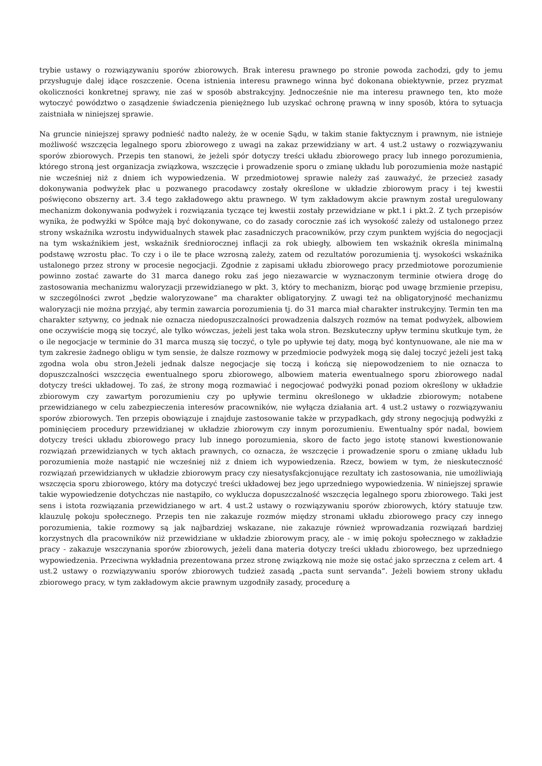trybie ustawy o rozwiązywaniu sporów zbiorowych. Brak interesu prawnego po stronie powoda zachodzi, gdy to jemu przysługuje dalej idące roszczenie. Ocena istnienia interesu prawnego winna być dokonana obiektywnie, przez pryzmat okoliczności konkretnej sprawy, nie zaś w sposób abstrakcyjny. Jednocześnie nie ma interesu prawnego ten, kto może wytoczyć powództwo o zasądzenie świadczenia pieniężnego lub uzyskać ochronę prawną w inny sposób, która to sytuacja zaistniała w niniejszej sprawie.
Na gruncie niniejszej sprawy podnieść nadto należy, że w ocenie Sądu, w takim stanie faktycznym i prawnym, nie istnieje możliwość wszczęcia legalnego sporu zbiorowego z uwagi na zakaz przewidziany w art. 4 ust.2 ustawy o rozwiązywaniu sporów zbiorowych. Przepis ten stanowi, że jeżeli spór dotyczy treści układu zbiorowego pracy lub innego porozumienia, którego stroną jest organizacja związkowa, wszczęcie i prowadzenie sporu o zmianę układu lub porozumienia może nastąpić nie wcześniej niż z dniem ich wypowiedzenia. W przedmiotowej sprawie należy zaś zauważyć, że przecież zasady dokonywania podwyżek płac u pozwanego pracodawcy zostały określone w układzie zbiorowym pracy i tej kwestii poświęcono obszerny art. 3.4 tego zakładowego aktu prawnego. W tym zakładowym akcie prawnym został uregulowany mechanizm dokonywania podwyżek i rozwiązania tyczące tej kwestii zostały przewidziane w pkt.1 i pkt.2. Z tych przepisów wynika, że podwyżki w Spółce mają być dokonywane, co do zasady corocznie zaś ich wysokość zależy od ustalonego przez strony wskaźnika wzrostu indywidualnych stawek płac zasadniczych pracowników, przy czym punktem wyjścia do negocjacji na tym wskaźnikiem jest, wskaźnik średniorocznej inflacji za rok ubiegły, albowiem ten wskaźnik określa minimalną podstawę wzrostu płac. To czy i o ile te płace wzrosną zależy, zatem od rezultatów porozumienia tj. wysokości wskaźnika ustalonego przez strony w procesie negocjacji. Zgodnie z zapisami układu zbiorowego pracy przedmiotowe porozumienie powinno zostać zawarte do 31 marca danego roku zaś jego niezawarcie w wyznaczonym terminie otwiera drogę do zastosowania mechanizmu waloryzacji przewidzianego w pkt. 3, który to mechanizm, biorąc pod uwagę brzmienie przepisu, w szczególności zwrot „będzie waloryzowane” ma charakter obligatoryjny. Z uwagi też na obligatoryjność mechanizmu waloryzacji nie można przyjąć, aby termin zawarcia porozumienia tj. do 31 marca miał charakter instrukcyjny. Termin ten ma charakter sztywny, co jednak nie oznacza niedopuszczalności prowadzenia dalszych rozmów na temat podwyżek, albowiem one oczywiście mogą się toczyć, ale tylko wówczas, jeżeli jest taka wola stron. Bezskuteczny upływ terminu skutkuje tym, że o ile negocjacje w terminie do 31 marca muszą się toczyć, o tyle po upływie tej daty, mogą być kontynuowane, ale nie ma w tym zakresie żadnego obligu w tym sensie, że dalsze rozmowy w przedmiocie podwyżek mogą się dalej toczyć jeżeli jest taką zgodna wola obu stron.Jeżeli jednak dalsze negocjacje się toczą i kończą się niepowodzeniem to nie oznacza to dopuszczalności wszczęcia ewentualnego sporu zbiorowego, albowiem materia ewentualnego sporu zbiorowego nadal dotyczy treści układowej. To zaś, że strony mogą rozmawiać i negocjować podwyżki ponad poziom określony w układzie zbiorowym czy zawartym porozumieniu czy po upływie terminu określonego w układzie zbiorowym; notabene przewidzianego w celu zabezpieczenia interesów pracowników, nie wyłącza działania art. 4 ust.2 ustawy o rozwiązywaniu sporów zbiorowych. Ten przepis obowiązuje i znajduje zastosowanie także w przypadkach, gdy strony negocjują podwyżki z pominięciem procedury przewidzianej w układzie zbiorowym czy innym porozumieniu. Ewentualny spór nadal, bowiem dotyczy treści układu zbiorowego pracy lub innego porozumienia, skoro de facto jego istotę stanowi kwestionowanie rozwiązań przewidzianych w tych aktach prawnych, co oznacza, że wszczęcie i prowadzenie sporu o zmianę układu lub porozumienia może nastąpić nie wcześniej niż z dniem ich wypowiedzenia. Rzecz, bowiem w tym, że nieskuteczność rozwiązań przewidzianych w układzie zbiorowym pracy czy niesatysfakcjonujące rezultaty ich zastosowania, nie umożliwiają wszczęcia sporu zbiorowego, który ma dotyczyć treści układowej bez jego uprzedniego wypowiedzenia. W niniejszej sprawie takie wypowiedzenie dotychczas nie nastąpiło, co wyklucza dopuszczalność wszczęcia legalnego sporu zbiorowego. Taki jest sens i istota rozwiązania przewidzianego w art. 4 ust.2 ustawy o rozwiązywaniu sporów zbiorowych, który statuuje tzw. klauzulę pokoju społecznego. Przepis ten nie zakazuje rozmów między stronami układu zbiorowego pracy czy innego porozumienia, takie rozmowy są jak najbardziej wskazane, nie zakazuje również wprowadzania rozwiązań bardziej korzystnych dla pracowników niż przewidziane w układzie zbiorowym pracy, ale - w imię pokoju społecznego w zakładzie pracy - zakazuje wszczynania sporów zbiorowych, jeżeli dana materia dotyczy treści układu zbiorowego, bez uprzedniego wypowiedzenia. Przeciwna wykładnia prezentowana przez stronę związkową nie może się ostać jako sprzeczna z celem art. 4 ust.2 ustawy o rozwiązywaniu sporów zbiorowych tudzież zasadą „pacta sunt servanda”. Jeżeli bowiem strony układu zbiorowego pracy, w tym zakładowym akcie prawnym uzgodniły zasady, procedurę a